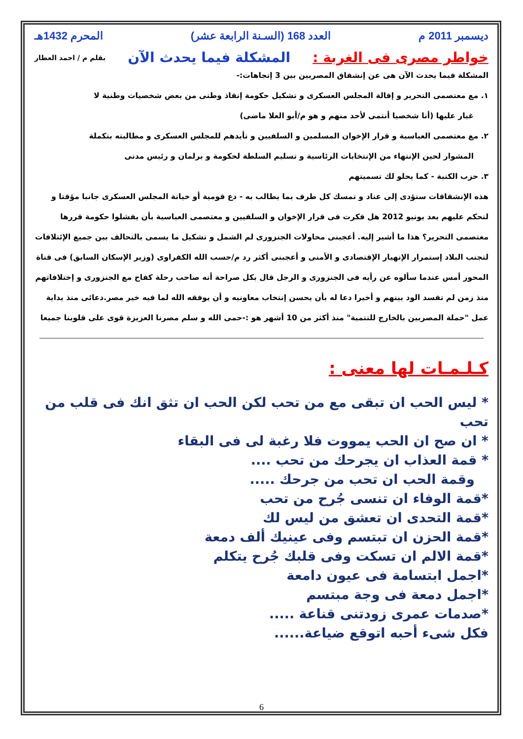ديسمبر 2011 م العدد 168 (السـنة الرابعة عشر) المحرم 1432هـ
خواطر مصرى فى الغربة : المشكلة فيما يحدث الآن بقلم م / احمد العطار
المشكلة فيما يحدث الآن هى عن إنشقاق المصريين بين 3 إتجاهات:-
١. مع معتصمى التحرير و إقالة المجلس العسكرى و تشكيل حكومة إنقاذ وطنى من بعض شخصيات وطنية لا
غبار عليها (أنا شخصيا أنتمى لأحد منهم و هو م/أبو العلا ماضى)
٢. مع معتصمى العباسية و قرار الإخوان المسلمين و السلفيين و تأيدهم للمجلس العسكرى و مطالبته بتكملة
المشوار لحين الإنتهاء من الإنتخابات الرئاسية و تسليم السلطة لحكومة و برلمان و رئيس مدنى
٣. حزب الكنبة - كما يحلو لك تسميتهم
هذه الإنشقاقات ستؤدى إلى عناد و تمسك كل طرف بما يطالب به - دع قومية أو خيانة المجلس العسكرى جانبا مؤقتا و لنحكم عليهم بعد يونيو 2012 هل فكرت فى قرار الإخوان و السلفيين و معتصمى العباسية بأن يفشلوا حكومة قررها معتصمى التحرير؟ هذا ما أشير إليه. أعجبنى محاولات الجنزورى لم الشمل و تشكيل ما يسمى بالتحالف بين جميع الإئتلافات لتجنب البلاد إستمرار الإنهيار الإقتصادى و الأمنى و أعجبنى أكثر رد م/حسب الله الكفراوى (وزير الإسكان السابق) فى قناة المحور أمس عندما سألوه عن رأيه فى الجنزورى و الرجل قال بكل صراحة أنه صاحب رحلة كفاح مع الجنزورى و إختلافاتهم منذ زمن لم تفسد الود بينهم و أخيرا دعا له بأن يحسن إنتخاب معاونيه و أن يوفقه الله لما فيه خير مصر.دعائى منذ بداية عمل "حملة المصريين بالخارج للتنمية" منذ أكثر من 10 أشهر هو :-حمى الله و سلم مصرنا العزيزة قوى على قلوبنا جميعا
كـلـمـات لها معنى :
* ليس الحب ان تبقى مع من تحب لكن الحب ان تثق انك فى قلب من تحب
* ان صح ان الحب يمووت فلا رغبة لى فى البقاء
* قمة العذاب ان يجرحك من تحب ....
وقمة الحب ان تحب من جرحك .....
*قمة الوفاء ان تنسى جُرح من تحب
*قمة التحدى ان تعشق من ليس لك
*قمة الحزن ان تبتسم وفى عينيك ألف دمعة
*قمة الالم ان تسكت وفى قلبك جُرح يتكلم
*اجمل ابتسامة فى عيون دامعة
*اجمل دمعة فى وجة مبتسم
*صدمات عمرى زودتنى قناعة .....
فكل شىء أحبه اتوقع ضياعة......
6